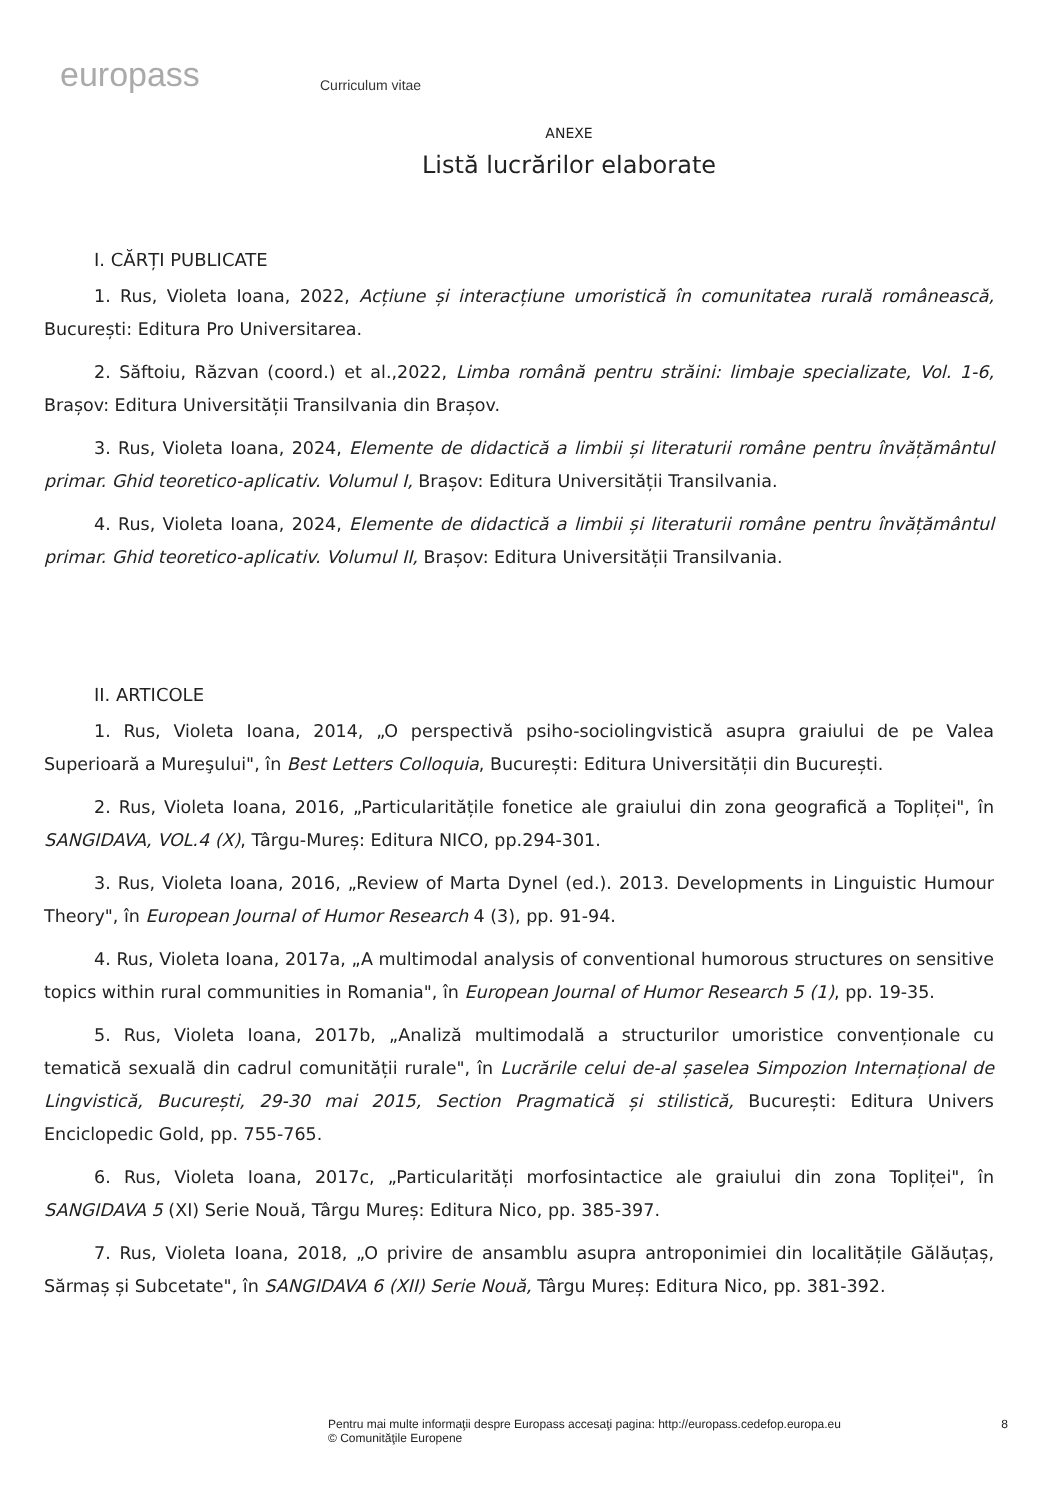europass
Curriculum vitae
ANEXE
Listă lucrărilor elaborate
I. CĂRȚI PUBLICATE
1. Rus, Violeta Ioana, 2022, Acțiune și interacțiune umoristică în comunitatea rurală românească, București: Editura Pro Universitarea.
2. Săftoiu, Răzvan (coord.) et al.,2022, Limba română pentru străini: limbaje specializate, Vol. 1-6, Brașov: Editura Universității Transilvania din Brașov.
3. Rus, Violeta Ioana, 2024, Elemente de didactică a limbii și literaturii române pentru învățământul primar. Ghid teoretico-aplicativ. Volumul I, Brașov: Editura Universității Transilvania.
4. Rus, Violeta Ioana, 2024, Elemente de didactică a limbii și literaturii române pentru învățământul primar. Ghid teoretico-aplicativ. Volumul II, Brașov: Editura Universității Transilvania.
II. ARTICOLE
1. Rus, Violeta Ioana, 2014, „O perspectivă psiho-sociolingvistică asupra graiului de pe Valea Superioară a Mureşului", în Best Letters Colloquia, București: Editura Universității din București.
2. Rus, Violeta Ioana, 2016, „Particularitățile fonetice ale graiului din zona geografică a Topliței", în SANGIDAVA, VOL.4 (X), Târgu-Mureș: Editura NICO, pp.294-301.
3. Rus, Violeta Ioana, 2016, „Review of Marta Dynel (ed.). 2013. Developments in Linguistic Humour Theory", în European Journal of Humor Research 4 (3), pp. 91-94.
4. Rus, Violeta Ioana, 2017a, „A multimodal analysis of conventional humorous structures on sensitive topics within rural communities in Romania", în European Journal of Humor Research 5 (1), pp. 19-35.
5. Rus, Violeta Ioana, 2017b, „Analiză multimodală a structurilor umoristice convenționale cu tematică sexuală din cadrul comunității rurale", în Lucrările celui de-al șaselea Simpozion Internațional de Lingvistică, București, 29-30 mai 2015, Section Pragmatică și stilistică, București: Editura Univers Enciclopedic Gold, pp. 755-765.
6. Rus, Violeta Ioana, 2017c, „Particularități morfosintactice ale graiului din zona Topliței", în SANGIDAVA 5 (XI) Serie Nouă, Târgu Mureș: Editura Nico, pp. 385-397.
7. Rus, Violeta Ioana, 2018, „O privire de ansamblu asupra antroponimiei din localitățile Gălăuțaș, Sărmaș și Subcetate", în SANGIDAVA 6 (XII) Serie Nouă, Târgu Mureș: Editura Nico, pp. 381-392.
Pentru mai multe informaţii despre Europass accesaţi pagina: http://europass.cedefop.europa.eu
© Comunităţile Europene
8